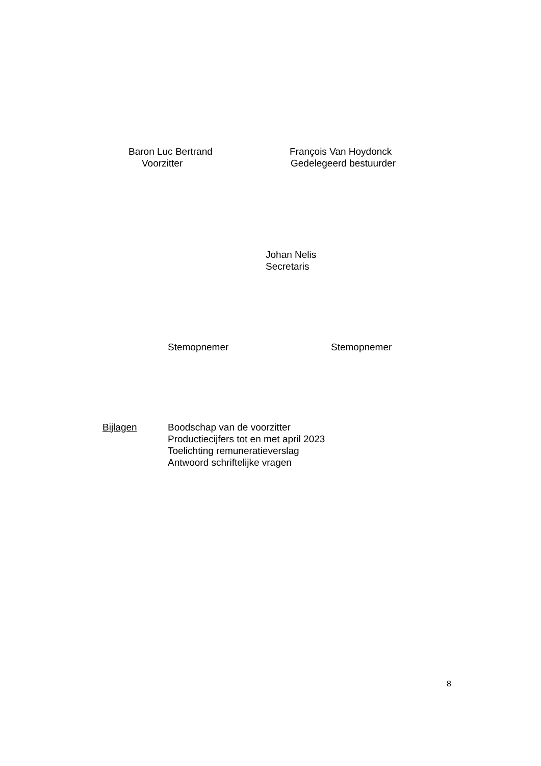Baron Luc Bertrand
Voorzitter
François Van Hoydonck
Gedelegeerd bestuurder
Johan Nelis
Secretaris
Stemopnemer Stemopnemer
Bijlagen Boodschap van de voorzitter
Productiecijfers tot en met april 2023
Toelichting remuneratieverslag
Antwoord schriftelijke vragen
8